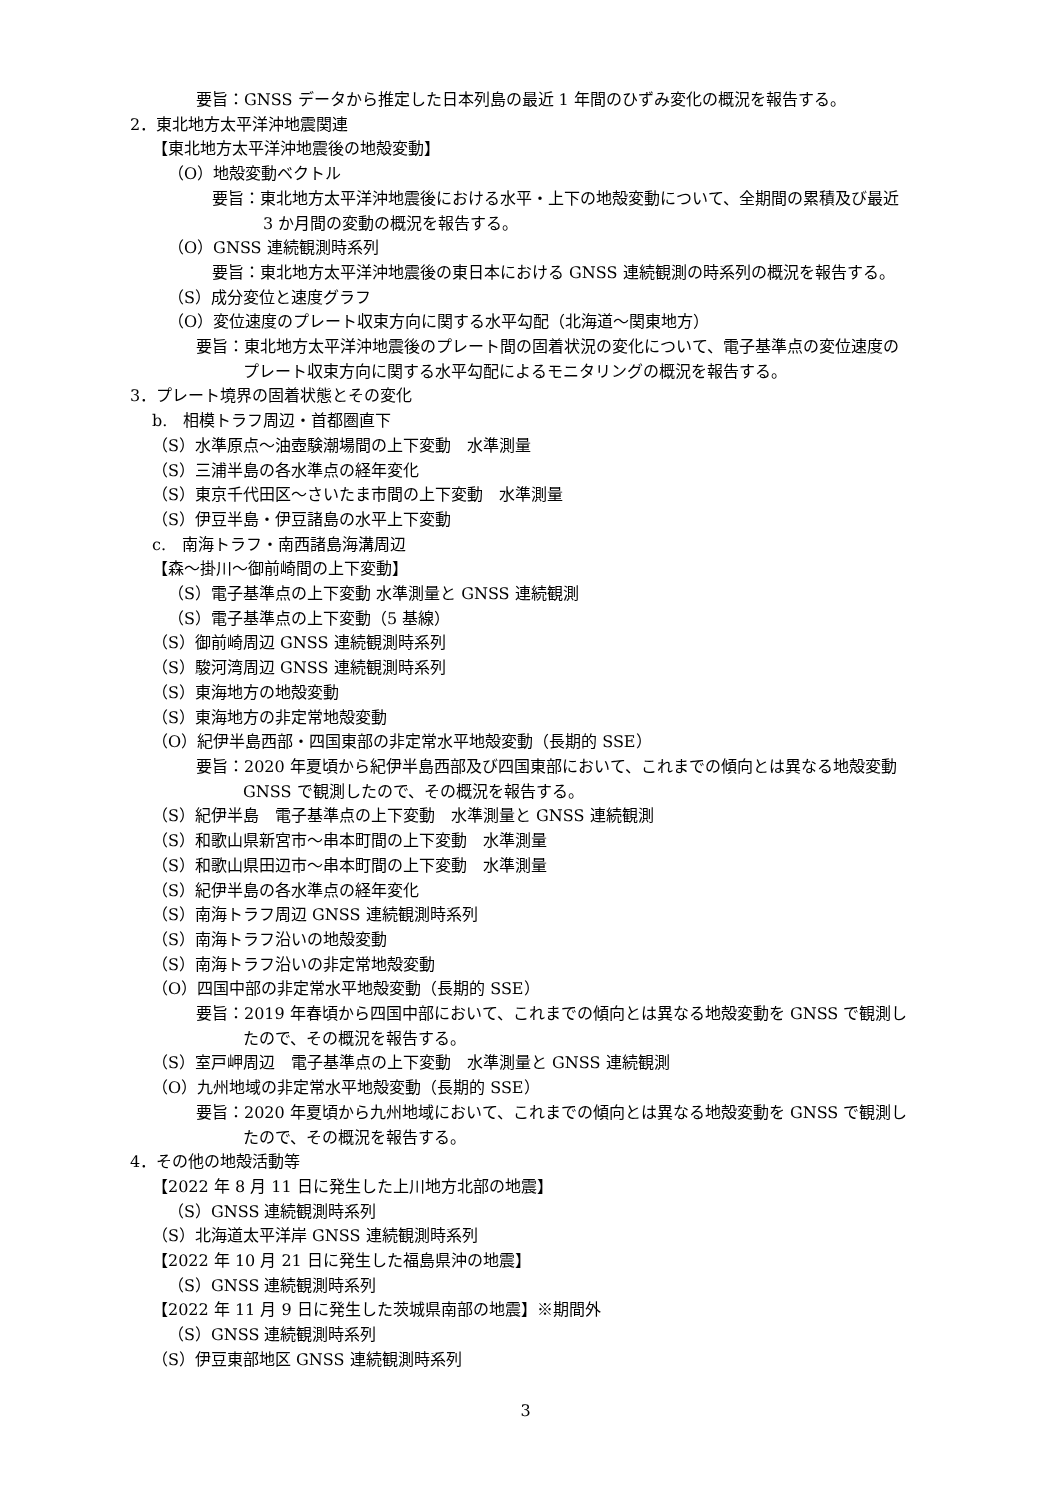要旨：GNSS データから推定した日本列島の最近 1 年間のひずみ変化の概況を報告する。
2．東北地方太平洋沖地震関連
【東北地方太平洋沖地震後の地殻変動】
（O）地殻変動ベクトル
要旨：東北地方太平洋沖地震後における水平・上下の地殻変動について、全期間の累積及び最近
3 か月間の変動の概況を報告する。
（O）GNSS 連続観測時系列
要旨：東北地方太平洋沖地震後の東日本における GNSS 連続観測の時系列の概況を報告する。
（S）成分変位と速度グラフ
（O）変位速度のプレート収束方向に関する水平勾配（北海道～関東地方）
要旨：東北地方太平洋沖地震後のプレート間の固着状況の変化について、電子基準点の変位速度の
プレート収束方向に関する水平勾配によるモニタリングの概況を報告する。
3．プレート境界の固着状態とその変化
b.　相模トラフ周辺・首都圏直下
（S）水準原点～油壺験潮場間の上下変動　水準測量
（S）三浦半島の各水準点の経年変化
（S）東京千代田区～さいたま市間の上下変動　水準測量
（S）伊豆半島・伊豆諸島の水平上下変動
c.　南海トラフ・南西諸島海溝周辺
【森～掛川～御前崎間の上下変動】
（S）電子基準点の上下変動 水準測量と GNSS 連続観測
（S）電子基準点の上下変動（5 基線）
（S）御前崎周辺 GNSS 連続観測時系列
（S）駿河湾周辺 GNSS 連続観測時系列
（S）東海地方の地殻変動
（S）東海地方の非定常地殻変動
（O）紀伊半島西部・四国東部の非定常水平地殻変動（長期的 SSE）
要旨：2020 年夏頃から紀伊半島西部及び四国東部において、これまでの傾向とは異なる地殻変動
GNSS で観測したので、その概況を報告する。
（S）紀伊半島　電子基準点の上下変動　水準測量と GNSS 連続観測
（S）和歌山県新宮市～串本町間の上下変動　水準測量
（S）和歌山県田辺市～串本町間の上下変動　水準測量
（S）紀伊半島の各水準点の経年変化
（S）南海トラフ周辺 GNSS 連続観測時系列
（S）南海トラフ沿いの地殻変動
（S）南海トラフ沿いの非定常地殻変動
（O）四国中部の非定常水平地殻変動（長期的 SSE）
要旨：2019 年春頃から四国中部において、これまでの傾向とは異なる地殻変動を GNSS で観測し
たので、その概況を報告する。
（S）室戸岬周辺　電子基準点の上下変動　水準測量と GNSS 連続観測
（O）九州地域の非定常水平地殻変動（長期的 SSE）
要旨：2020 年夏頃から九州地域において、これまでの傾向とは異なる地殻変動を GNSS で観測し
たので、その概況を報告する。
4．その他の地殻活動等
【2022 年 8 月 11 日に発生した上川地方北部の地震】
（S）GNSS 連続観測時系列
（S）北海道太平洋岸 GNSS 連続観測時系列
【2022 年 10 月 21 日に発生した福島県沖の地震】
（S）GNSS 連続観測時系列
【2022 年 11 月 9 日に発生した茨城県南部の地震】※期間外
（S）GNSS 連続観測時系列
（S）伊豆東部地区 GNSS 連続観測時系列
3